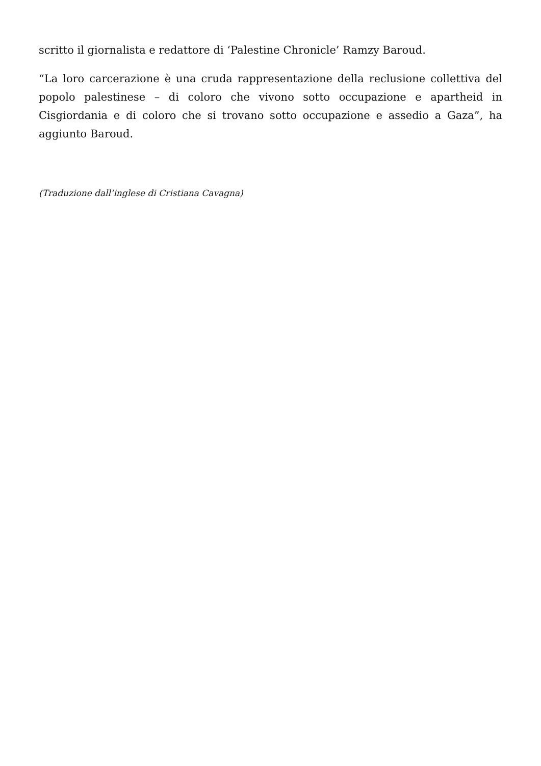scritto il giornalista e redattore di ‘Palestine Chronicle’ Ramzy Baroud.
“La loro carcerazione è una cruda rappresentazione della reclusione collettiva del popolo palestinese – di coloro che vivono sotto occupazione e apartheid in Cisgiordania e di coloro che si trovano sotto occupazione e assedio a Gaza”, ha aggiunto Baroud.
(Traduzione dall’inglese di Cristiana Cavagna)